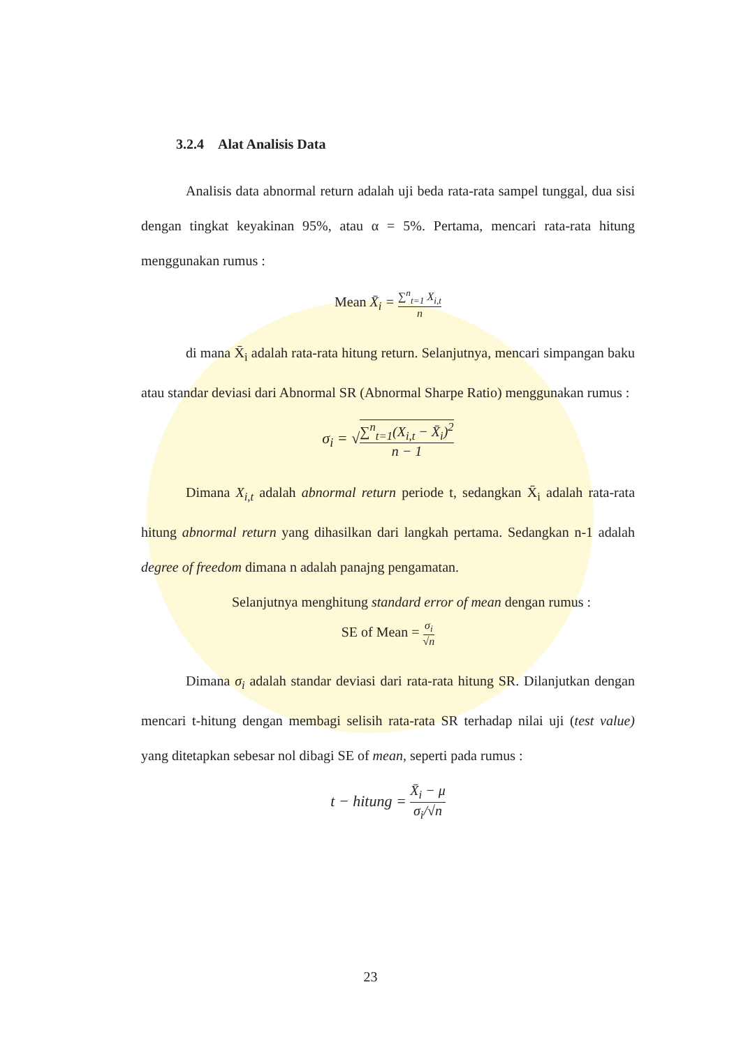3.2.4 Alat Analisis Data
Analisis data abnormal return adalah uji beda rata-rata sampel tunggal, dua sisi dengan tingkat keyakinan 95%, atau α = 5%. Pertama, mencari rata-rata hitung menggunakan rumus :
Mean X̄<sub>i</sub> = ∑<sup>n</sup><sub>t=1</sub> X<sub>i,t</sub> n
di mana X̄<sub>i</sub> adalah rata-rata hitung return. Selanjutnya, mencari simpangan baku atau standar deviasi dari Abnormal SR (Abnormal Sharpe Ratio) menggunakan rumus :
σ<sub>i</sub> = √∑<sup>n</sup><sub>t=1</sub>(X<sub>i,t</sub> − X̄<sub>i</sub>)<sup>2</sup> n − 1
Dimana X<sub>i,t</sub> adalah abnormal return periode t, sedangkan X̄<sub>i</sub> adalah rata-rata hitung abnormal return yang dihasilkan dari langkah pertama. Sedangkan n-1 adalah degree of freedom dimana n adalah panajng pengamatan.
Selanjutnya menghitung standard error of mean dengan rumus :
SE of Mean = σ<sub>i</sub> √n
Dimana σ<sub>i</sub> adalah standar deviasi dari rata-rata hitung SR. Dilanjutkan dengan mencari t-hitung dengan membagi selisih rata-rata SR terhadap nilai uji (test value) yang ditetapkan sebesar nol dibagi SE of mean, seperti pada rumus :
t − hitung = X̄<sub>i</sub> − μ σ<sub>i</sub>/√n
23